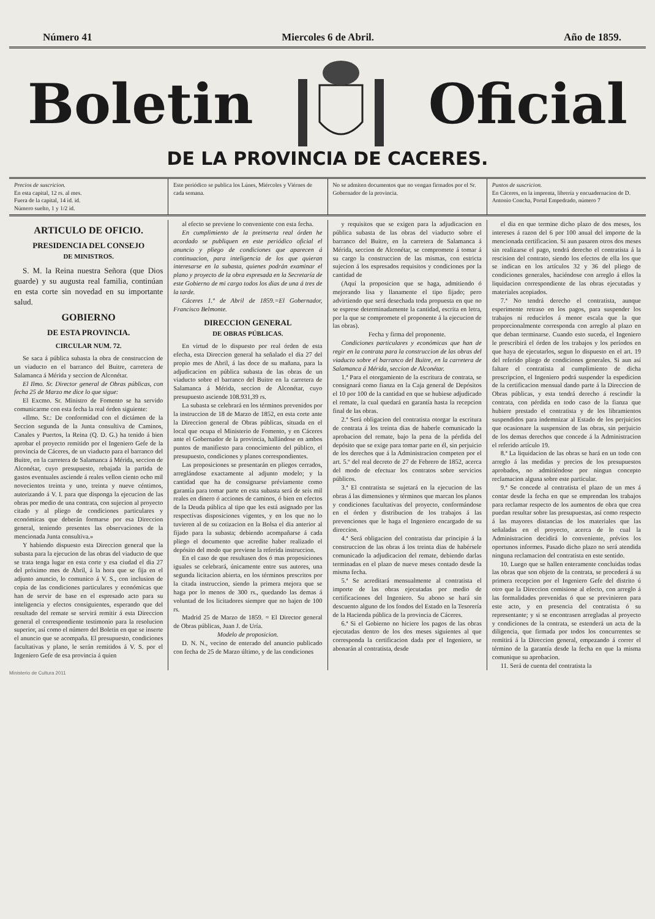Número 41 Miercoles 6 de Abril. Año de 1859.
Boletin Oficial
DE LA PROVINCIA DE CACERES.
Precios de suscricion.
En esta capital, 12 rs. al mes.
Fuera de la capital, 14 id. id.
Número suelto, 1 y 1/2 id.
Este periódico se publica los Lúnes, Miércoles y Viérnes de cada semana.
No se admiten documentos que no vengan firmados por el Sr. Gobernador de la provincia.
Puntos de suscricion.
En Cáceres, en la imprenta, librería y encuadernacion de D. Antonio Concha, Portal Empedrado, número 7
ARTICULO DE OFICIO.
PRESIDENCIA DEL CONSEJO
DE MINISTROS.
S. M. la Reina nuestra Señora (que Dios guarde) y su augusta real familia, continúan en esta corte sin novedad en su importante salud.
GOBIERNO
DE ESTA PROVINCIA.
CIRCULAR NUM. 72.
Se saca á pública subasta la obra de construccion de un viaducto en el barranco del Buitre, carretera de Salamanca á Mérida y seccion de Alconétar.
El Ilmo. Sr. Director general de Obras públicas, con fecha 25 de Marzo me dice lo que sigue:
El Excmo. Sr. Ministro de Fomento se ha servido comunicarme con esta fecha la real órden siguiente:
«Ilmo. Sr.: De conformidad con el dictámen de la Seccion segunda de la Junta consultiva de Caminos, Canales y Puertos, la Reina (Q. D. G.) ha tenido á bien aprobar el proyecto remitido por el Ingeniero Gefe de la provincia de Cáceres, de un viaducto para el barranco del Buitre, en la carretera de Salamanca á Mérida, seccion de Alconétar, cuyo presupuesto, rebajada la partida de gastos eventuales asciende á reales vellon ciento ocho mil novecientos treinta y uno, treinta y nueve céntimos, autorizando á V. I. para que disponga la ejecucion de las obras por medio de una contrata, con sujecion al proyecto citado y al pliego de condiciones particulares y económicas que deberán formarse por esa Direccion general, teniendo presentes las observaciones de la mencionada Junta consultiva.»
Y habiendo dispuesto esta Direccion general que la subasta para la ejecucion de las obras del viaducto de que se trata tenga lugar en esta corte y esa ciudad el dia 27 del próximo mes de Abril, á la hora que se fija en el adjunto anuncio, lo comunico á V. S., con inclusion de copia de las condiciones particulares y económicas que han de servir de base en el espresado acto para su inteligencia y efectos consiguientes, esperando que del resultado del remate se servirá remitir á esta Direccion general el correspondiente testimonio para la resolucion superior, así como el número del Boletin en que se inserte el anuncio que se acompaña. El presupuesto, condiciones facultativas y plano, le serán remitidos á V. S. por el Ingeniero Gefe de esa provincia á quien
al efecto se previene lo conveniente con esta fecha.
En cumplimiento de la preinserta real órden he acordado se publiquen en este periódico oficial el anuncio y pliego de condiciones que aparecen á continuacion, para inteligencia de los que quieran interesarse en la subasta, quienes podrán examinar el plano y proyecto de la obra espresada en la Secretaría de este Gobierno de mi cargo todos los dias de una á tres de la tarde.
Cáceres 1.º de Abril de 1859.=El Gobernador, Francisco Belmonte.
DIRECCION GENERAL
DE OBRAS PÚBLICAS.
En virtud de lo dispuesto por real órden de esta efecha, esta Direccion general ha señalado el dia 27 del propio mes de Abril, á las doce de su mañana, para la adjudicacion en pública subasta de las obras de un viaducto sobre el barranco del Buitre en la carretera de Salamanca á Mérida, seccion de Alconétar, cuyo presupuesto asciende 108.931,39 rs.
La subasta se celebrará en los términos prevenidos por la instruccion de 18 de Marzo de 1852, en esta corte ante la Direccion general de Obras públicas, situada en el local que ocupa el Ministerio de Fomento, y en Cáceres ante el Gobernador de la provincia, hallándose en ambos puntos de manifiesto para conocimiento del público, el presupuesto, condiciones y planos correspondientes.
Las proposiciones se presentarán en pliegos cerrados, arreglándose exactamente al adjunto modelo; y la cantidad que ha de consignarse préviamente como garantía para tomar parte en esta subasta será de seis mil reales en dinero ó acciones de caminos, ó bien en efectos de la Deuda pública al tipo que les está asignado por las respectivas disposiciones vigentes, y en los que no lo tuvieren al de su cotizacion en la Bolsa el dia anterior al fijado para la subasta; debiendo acompañarse á cada pliego el documento que acredite haber realizado el depósito del modo que previene la referida instruccion.
En el caso de que resultasen dos ó mas proposiciones iguales se celebrará, únicamente entre sus autores, una segunda licitacion abierta, en los términos prescritos por la citada instruccion, siendo la primera mejora que se haga por lo menos de 300 rs., quedando las demas á voluntad de los licitadores siempre que no bajen de 100 rs.
Madrid 25 de Marzo de 1859. = El Director general de Obras públicas, Juan J. de Uría.
Modelo de proposicion.
D. N. N., vecino de enterado del anuncio publicado con fecha de 25 de Marzo último, y de las condiciones
y requisitos que se exigen para la adjudicacion en pública subasta de las obras del viaducto sobre el barranco del Buitre, en la carretera de Salamanca á Mérida, seccion de Alconétar, se compromete á tomar á su cargo la construccion de las mismas, con estricta sujecion á los espresados requisitos y condiciones por la cantidad de
(Aquí la proposicion que se haga, admitiendo ó mejorando lisa y llanamente el tipo fijado; pero advirtiendo que será desechada toda propuesta en que no se esprese determinadamente la cantidad, escrita en letra, por la que se compromete el proponente á la ejecucion de las obras).
Fecha y firma del proponente.
Condiciones particulares y económicas que han de regir en la contrata para la construccion de las obras del viaducto sobre el barranco del Buitre, en la carretera de Salamanca á Mérida, seccion de Alconétar.
1.ª Para el otorgamiento de la escritura de contrata, se consignará como fianza en la Caja general de Depósitos el 10 por 100 de la cantidad en que se hubiese adjudicado el remate, la cual quedará en garantía hasta la recepcion final de las obras.
2.ª Será obligacion del contratista otorgar la escritura de contrata á los treinta dias de haberle comunicado la aprobacion del remate, bajo la pena de la pérdida del depósito que se exige para tomar parte en él, sin perjuicio de los derechos que á la Administracion competen por el art. 5.º del real decreto de 27 de Febrero de 1852, acerca del modo de efectuar los contratos sobre servicios públicos.
3.ª El contratista se sujetará en la ejecucion de las obras á las dimensiones y términos que marcan los planos y condiciones facultativas del proyecto, conformándose en el órden y distribucion de los trabajos á las prevenciones que le haga el Ingeniero encargado de su direccion.
4.ª Será obligacion del contratista dar principio á la construccion de las obras á los treinta dias de habérsele comunicado la adjudicacion del remate, debiendo darlas terminadas en el plazo de nueve meses contado desde la misma fecha.
5.ª Se acreditará mensualmente al contratista el importe de las obras ejecutadas por medio de certificaciones del Ingeniero. Su abono se hará sin descuento alguno de los fondos del Estado en la Tesorería de la Hacienda pública de la provincia de Cáceres.
6.ª Si el Gobierno no hiciere los pagos de las obras ejecutadas dentro de los dos meses siguientes al que corresponda la certificacion dada por el Ingeniero, se abonarán al contratista, desde
el dia en que termine dicho plazo de dos meses, los intereses á razon del 6 por 100 anual del importe de la mencionada certificacion. Si aun pasaren otros dos meses sin realizarse el pago, tendrá derecho el contratista á la rescision del contrato, siendo los efectos de ella los que se indican en los artículos 32 y 36 del pliego de condiciones generales, haciéndose con arreglo á ellos la liquidacion correspondiente de las obras ejecutadas y materiales acopiados.
7.ª No tendrá derecho el contratista, aunque esperimente retraso en los pagos, para suspender los trabajos ni reducirlos á menor escala que la que proporcionalmente corresponda con arreglo al plazo en que deban terminarse. Cuando esto suceda, el Ingeniero le prescribirá el órden de los trabajos y los períodos en que haya de ejecutarlos, segun lo dispuesto en el art. 19 del referido pliego de condiciones generales. Si aun así faltare el contratista al cumplimiento de dicha prescripcion, el Ingeniero podrá suspender la espedicion de la certificacion mensual dando parte á la Direccion de Obras públicas, y esta tendrá derecho á rescindir la contrata, con pérdida en todo caso de la fianza que hubiere prestado el contratista y de los libramientos suspendidos para indemnizar al Estado de los perjuicios que ocasionare la suspension de las obras, sin perjuicio de los demas derechos que concede á la Administracion el referido artículo 19.
8.ª La liquidacion de las obras se hará en un todo con arreglo á las medidas y precios de los presupuestos aprobados, no admitiéndose por ningun concepto reclamacion alguna sobre este particular.
9.ª Se concede al contratista el plazo de un mes á contar desde la fecha en que se emprendan los trabajos para reclamar respecto de los aumentos de obra que crea puedan resultar sobre las presupuestas, así como respecto á las mayores distancias de los materiales que las señaladas en el proyecto, acerca de lo cual la Administracion decidirá lo conveniente, prévios los oportunos informes. Pasado dicho plazo no será atendida ninguna reclamacion del contratista en este sentido.
10. Luego que se hallen enteramente concluidas todas las obras que son objeto de la contrata, se procederá á su primera recepcion por el Ingeniero Gefe del distrito ú otro que la Direccion comisione al efecto, con arreglo á las formalidades prevenidas ó que se previnieren para este acto, y en presencia del contratista ó su representante; y si se encontrasen arregladas al proyecto y condiciones de la contrata, se estenderá un acta de la diligencia, que firmada por todos los concurrentes se remitirá á la Direccion general, empezando á correr el término de la garantía desde la fecha en que la misma comunique su aprobacion.
11. Será de cuenta del contratista la
Ministerio de Cultura 2011